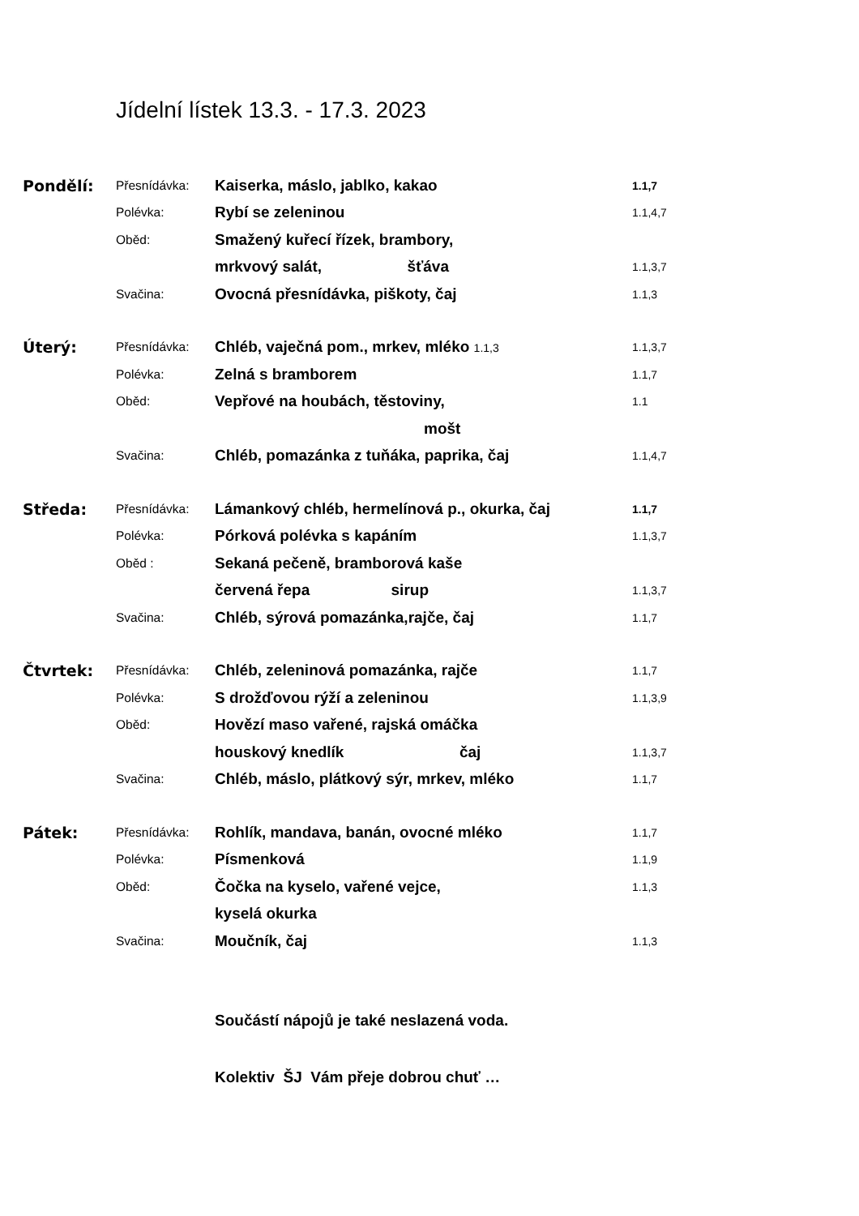Jídelní lístek 13.3. - 17.3. 2023
| Pondělí: | Přesnídávka: | Kaiserka, máslo, jablko, kakao | 1.1,7 |
| | Polévka: | Rybí se zeleninou | 1.1,4,7 |
| | Oběd: | Smažený kuřecí řízek, brambory, | |
| | | mrkvový salát, šťáva | 1.1,3,7 |
| | Svačina: | Ovocná přesnídávka, piškoty, čaj | 1.1,3 |
| Úterý: | Přesnídávka: | Chléb, vaječná pom., mrkev, mléko 1.1,3 | 1.1,3,7 |
| | Polévka: | Zelná s bramborem | 1.1,7 |
| | Oběd: | Vepřové na houbách, těstoviny, | 1.1 |
| | | mošt | |
| | Svačina: | Chléb, pomazánka z tuňáka, paprika, čaj | 1.1,4,7 |
| Středa: | Přesnídávka: | Lámankový chléb, hermelínová p., okurka, čaj | 1.1,7 |
| | Polévka: | Pórková polévka s kapáním | 1.1,3,7 |
| | Oběd : | Sekaná pečeně, bramborová kaše | |
| | | červená řepa sirup | 1.1,3,7 |
| | Svačina: | Chléb, sýrová pomazánka,rajče, čaj | 1.1,7 |
| Čtvrtek: | Přesnídávka: | Chléb, zeleninová pomazánka, rajče | 1.1,7 |
| | Polévka: | S drožďovou rýží a zeleninou | 1.1,3,9 |
| | Oběd: | Hovězí maso vařené, rajská omáčka | |
| | | houskový knedlík čaj | 1.1,3,7 |
| | Svačina: | Chléb, máslo, plátkový sýr, mrkev, mléko | 1.1,7 |
| Pátek: | Přesnídávka: | Rohlík, mandava, banán, ovocné mléko | 1.1,7 |
| | Polévka: | Písmenková | 1.1,9 |
| | Oběd: | Čočka na kyselo, vařené vejce, | 1.1,3 |
| | | kyselá okurka | |
| | Svačina: | Moučník, čaj | 1.1,3 |
Součástí nápojů je také neslazená voda.
Kolektiv ŠJ Vám přeje dobrou chuť …